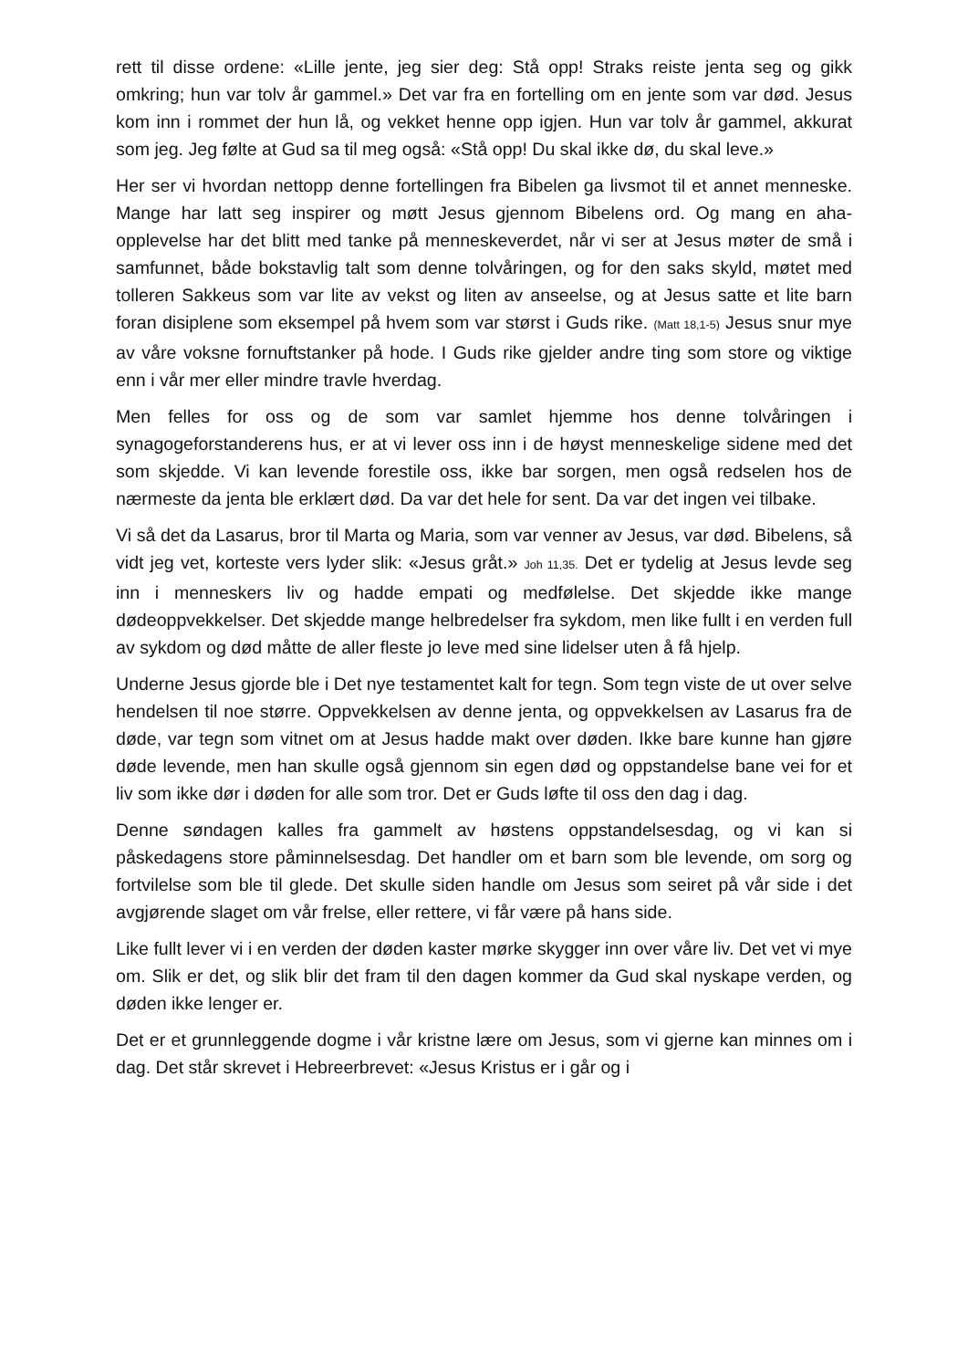rett til disse ordene: «Lille jente, jeg sier deg: Stå opp! Straks reiste jenta seg og gikk omkring; hun var tolv år gammel.» Det var fra en fortelling om en jente som var død. Jesus kom inn i rommet der hun lå, og vekket henne opp igjen. Hun var tolv år gammel, akkurat som jeg. Jeg følte at Gud sa til meg også: «Stå opp! Du skal ikke dø, du skal leve.»
Her ser vi hvordan nettopp denne fortellingen fra Bibelen ga livsmot til et annet menneske. Mange har latt seg inspirer og møtt Jesus gjennom Bibelens ord. Og mang en aha-opplevelse har det blitt med tanke på menneskeverdet, når vi ser at Jesus møter de små i samfunnet, både bokstavlig talt som denne tolvåringen, og for den saks skyld, møtet med tolleren Sakkeus som var lite av vekst og liten av anseelse, og at Jesus satte et lite barn foran disiplene som eksempel på hvem som var størst i Guds rike. (Matt 18,1-5) Jesus snur mye av våre voksne fornuftstanker på hode. I Guds rike gjelder andre ting som store og viktige enn i vår mer eller mindre travle hverdag.
Men felles for oss og de som var samlet hjemme hos denne tolvåringen i synagogeforstanderens hus, er at vi lever oss inn i de høyst menneskelige sidene med det som skjedde. Vi kan levende forestile oss, ikke bar sorgen, men også redselen hos de nærmeste da jenta ble erklært død. Da var det hele for sent. Da var det ingen vei tilbake.
Vi så det da Lasarus, bror til Marta og Maria, som var venner av Jesus, var død. Bibelens, så vidt jeg vet, korteste vers lyder slik: «Jesus gråt.» Joh 11,35. Det er tydelig at Jesus levde seg inn i menneskers liv og hadde empati og medfølelse. Det skjedde ikke mange dødeoppvekkelser. Det skjedde mange helbredelser fra sykdom, men like fullt i en verden full av sykdom og død måtte de aller fleste jo leve med sine lidelser uten å få hjelp.
Underne Jesus gjorde ble i Det nye testamentet kalt for tegn. Som tegn viste de ut over selve hendelsen til noe større. Oppvekkelsen av denne jenta, og oppvekkelsen av Lasarus fra de døde, var tegn som vitnet om at Jesus hadde makt over døden. Ikke bare kunne han gjøre døde levende, men han skulle også gjennom sin egen død og oppstandelse bane vei for et liv som ikke dør i døden for alle som tror. Det er Guds løfte til oss den dag i dag.
Denne søndagen kalles fra gammelt av høstens oppstandelsesdag, og vi kan si påskedagens store påminnelsesdag. Det handler om et barn som ble levende, om sorg og fortvilelse som ble til glede. Det skulle siden handle om Jesus som seiret på vår side i det avgjørende slaget om vår frelse, eller rettere, vi får være på hans side.
Like fullt lever vi i en verden der døden kaster mørke skygger inn over våre liv. Det vet vi mye om. Slik er det, og slik blir det fram til den dagen kommer da Gud skal nyskape verden, og døden ikke lenger er.
Det er et grunnleggende dogme i vår kristne lære om Jesus, som vi gjerne kan minnes om i dag. Det står skrevet i Hebreerbrevet: «Jesus Kristus er i går og i